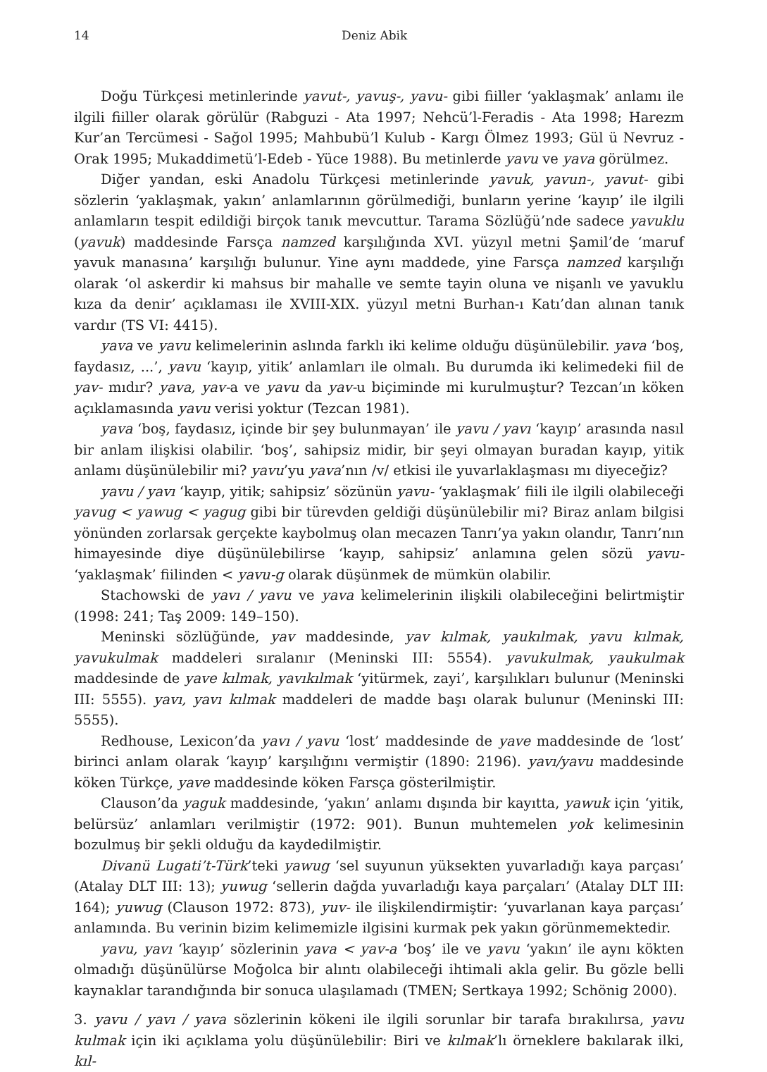14 Deniz Abik
Doğu Türkçesi metinlerinde yavut-, yavuş-, yavu- gibi fiiller ‘yaklaşmak’ anlamı ile ilgili fiiller olarak görülür (Rabguzi - Ata 1997; Nehcü’l-Feradis - Ata 1998; Harezm Kur’an Tercümesi - Sağol 1995; Mahbubü’l Kulub - Kargı Ölmez 1993; Gül ü Nevruz - Orak 1995; Mukaddimetü’l-Edeb - Yüce 1988). Bu metinlerde yavu ve yava görülmez.
Diğer yandan, eski Anadolu Türkçesi metinlerinde yavuk, yavun-, yavut- gibi sözlerin ‘yaklaşmak, yakın’ anlamlarının görülmediği, bunların yerine ‘kayıp’ ile ilgili anlamların tespit edildiği birçok tanık mevcuttur. Tarama Sözlüğü’nde sadece yavuklu (yavuk) maddesinde Farsça namzed karşılığında XVI. yüzyıl metni Şamil’de ‘maruf yavuk manasına’ karşılığı bulunur. Yine aynı maddede, yine Farsça namzed karşılığı olarak ‘ol askerdir ki mahsus bir mahalle ve semte tayin oluna ve nişanlı ve yavuklu kıza da denir’ açıklaması ile XVIII-XIX. yüzyıl metni Burhan-ı Katı’dan alınan tanık vardır (TS VI: 4415).
yava ve yavu kelimelerinin aslında farklı iki kelime olduğu düşünülebilir. yava ‘boş, faydasız, ...’, yavu ‘kayıp, yitik’ anlamları ile olmalı. Bu durumda iki kelimedeki fiil de yav- mıdır? yava, yav-a ve yavu da yav-u biçiminde mi kurulmuştur? Tezcan’ın köken açıklamasında yavu verisi yoktur (Tezcan 1981).
yava ‘boş, faydasız, içinde bir şey bulunmayan’ ile yavu / yavı ‘kayıp’ arasında nasıl bir anlam ilişkisi olabilir. ‘boş’, sahipsiz midir, bir şeyi olmayan buradan kayıp, yitik anlamı düşünülebilir mi? yavu’yu yava’nın /v/ etkisi ile yuvarlaklaşması mı diyeceğiz?
yavu / yavı ‘kayıp, yitik; sahipsiz’ sözünün yavu- ‘yaklaşmak’ fiili ile ilgili olabileceği yavug < yawug < yagug gibi bir türevden geldiği düşünülebilir mi? Biraz anlam bilgisi yönünden zorlarsak gerçekte kaybolmuş olan mecazen Tanrı’ya yakın olandır, Tanrı’nın himayesinde diye düşünülebilirse ‘kayıp, sahipsiz’ anlamına gelen sözü yavu- ‘yaklaşmak’ fiilinden < yavu-g olarak düşünmek de mümkün olabilir.
Stachowski de yavı / yavu ve yava kelimelerinin ilişkili olabileceğini belirtmiştir (1998: 241; Taş 2009: 149–150).
Meninski sözlüğünde, yav maddesinde, yav kılmak, yaukılmak, yavu kılmak, yavukulmak maddeleri sıralanır (Meninski III: 5554). yavukulmak, yaukulmak maddesinde de yave kılmak, yavıkılmak ‘yitürmek, zayi’, karşılıkları bulunur (Meninski III: 5555). yavı, yavı kılmak maddeleri de madde başı olarak bulunur (Meninski III: 5555).
Redhouse, Lexicon’da yavı / yavu ‘lost’ maddesinde de yave maddesinde de ‘lost’ birinci anlam olarak ‘kayıp’ karşılığını vermiştir (1890: 2196). yavı/yavu maddesinde köken Türkçe, yave maddesinde köken Farsça gösterilmiştir.
Clauson’da yaguk maddesinde, ‘yakın’ anlamı dışında bir kayıtta, yawuk için ‘yitik, belürsüz’ anlamları verilmiştir (1972: 901). Bunun muhtemelen yok kelimesinin bozulmuş bir şekli olduğu da kaydedilmiştir.
Divanü Lugati’t-Türk’teki yawug ‘sel suyunun yüksekten yuvarladığı kaya parçası’ (Atalay DLT III: 13); yuwug ‘sellerin dağda yuvarladığı kaya parçaları’ (Atalay DLT III: 164); yuwug (Clauson 1972: 873), yuv- ile ilişkilendirmiştir: ‘yuvarlanan kaya parçası’ anlamında. Bu verinin bizim kelimemizle ilgisini kurmak pek yakın görünmemektedir.
yavu, yavı ‘kayıp’ sözlerinin yava < yav-a ‘boş’ ile ve yavu ‘yakın’ ile aynı kökten olmadığı düşünülürse Moğolca bir alıntı olabileceği ihtimali akla gelir. Bu gözle belli kaynaklar tarandığında bir sonuca ulaşılamadı (TMEN; Sertkaya 1992; Schönig 2000).
3. yavu / yavı / yava sözlerinin kökeni ile ilgili sorunlar bir tarafa bırakılırsa, yavu kulmak için iki açıklama yolu düşünülebilir: Biri ve kılmak’lı örneklere bakılarak ilki, kıl-